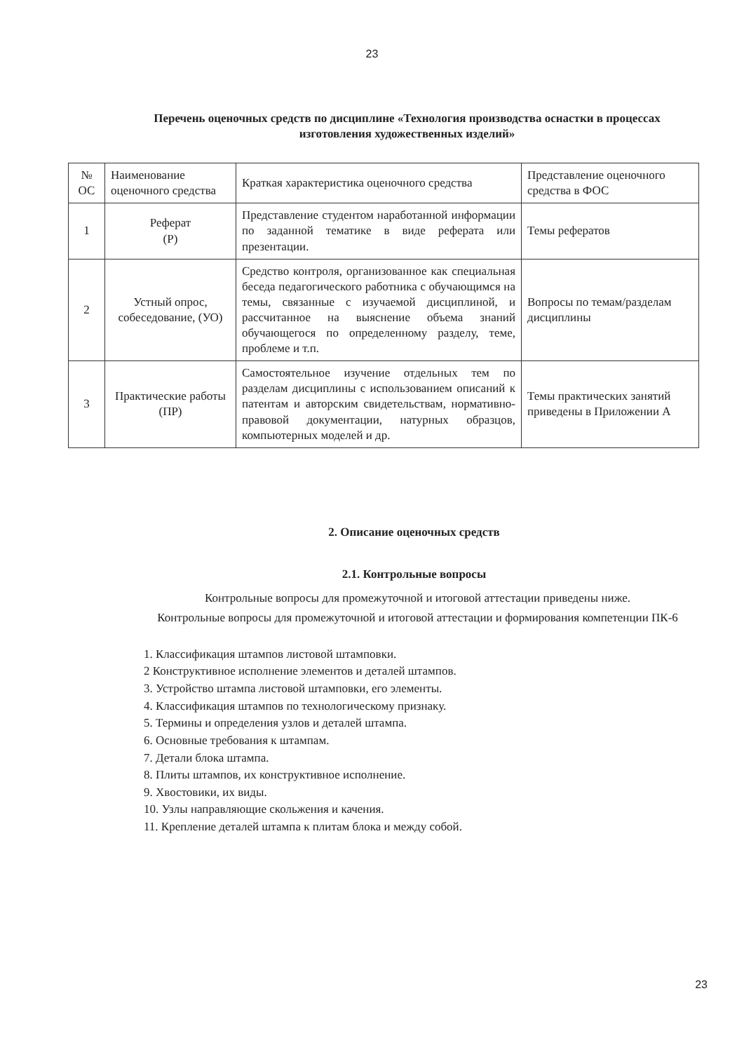23
Перечень оценочных средств по дисциплине «Технология производства оснастки в процессах изготовления художественных изделий»
| № ОС | Наименование оценочного средства | Краткая характеристика оценочного средства | Представление оценочного средства в ФОС |
| 1 | Реферат (Р) | Представление студентом наработанной информации по заданной тематике в виде реферата или презентации. | Темы рефератов |
| 2 | Устный опрос, собеседование, (УО) | Средство контроля, организованное как специальная беседа педагогического работника с обучающимся на темы, связанные с изучаемой дисциплиной, и рассчитанное на выяснение объема знаний обучающегося по определенному разделу, теме, проблеме и т.п. | Вопросы по темам/разделам дисциплины |
| 3 | Практические работы (ПР) | Самостоятельное изучение отдельных тем по разделам дисциплины с использованием описаний к патентам и авторским свидетельствам, нормативно-правовой документации, натурных образцов, компьютерных моделей и др. | Темы практических занятий приведены в Приложении А |
2. Описание оценочных средств
2.1. Контрольные вопросы
Контрольные вопросы для промежуточной и итоговой аттестации приведены ниже.
Контрольные вопросы для промежуточной и итоговой аттестации и формирования компетенции ПК-6
1. Классификация штампов листовой штамповки.
2 Конструктивное исполнение элементов и деталей штампов.
3. Устройство штампа листовой штамповки, его элементы.
4. Классификация штампов по технологическому признаку.
5. Термины и определения узлов и деталей штампа.
6. Основные требования к штампам.
7. Детали блока штампа.
8. Плиты штампов, их конструктивное исполнение.
9. Хвостовики, их виды.
10. Узлы направляющие скольжения и качения.
11. Крепление деталей штампа к плитам блока и между собой.
23